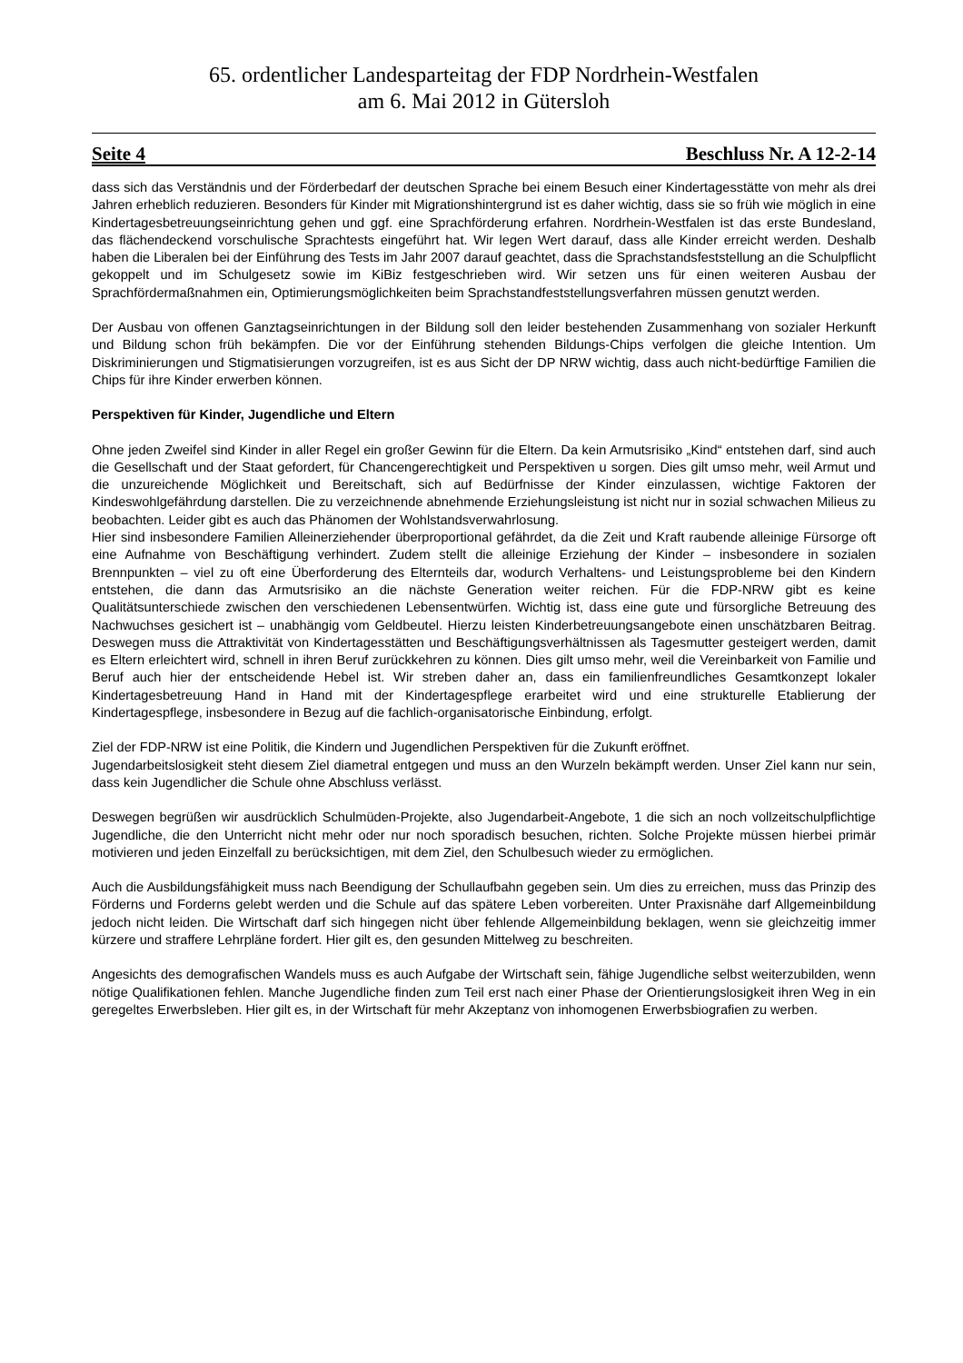65. ordentlicher Landesparteitag der FDP Nordrhein-Westfalen
am 6. Mai 2012 in Gütersloh
Seite 4 Beschluss Nr. A 12-2-14
dass sich das Verständnis und der Förderbedarf der deutschen Sprache bei einem Besuch einer Kindertagesstätte von mehr als drei Jahren erheblich reduzieren. Besonders für Kinder mit Migrationshintergrund ist es daher wichtig, dass sie so früh wie möglich in eine Kindertagesbetreuungseinrichtung gehen und ggf. eine Sprachförderung erfahren. Nordrhein-Westfalen ist das erste Bundesland, das flächendeckend vorschulische Sprachtests eingeführt hat. Wir legen Wert darauf, dass alle Kinder erreicht werden. Deshalb haben die Liberalen bei der Einführung des Tests im Jahr 2007 darauf geachtet, dass die Sprachstandsfeststellung an die Schulpflicht gekoppelt und im Schulgesetz sowie im KiBiz festgeschrieben wird. Wir setzen uns für einen weiteren Ausbau der Sprachfördermaßnahmen ein, Optimierungsmöglichkeiten beim Sprachstandfeststellungsverfahren müssen genutzt werden.
Der Ausbau von offenen Ganztagseinrichtungen in der Bildung soll den leider bestehenden Zusammenhang von sozialer Herkunft und Bildung schon früh bekämpfen. Die vor der Einführung stehenden Bildungs-Chips verfolgen die gleiche Intention. Um Diskriminierungen und Stigmatisierungen vorzugreifen, ist es aus Sicht der DP NRW wichtig, dass auch nicht-bedürftige Familien die Chips für ihre Kinder erwerben können.
Perspektiven für Kinder, Jugendliche und Eltern
Ohne jeden Zweifel sind Kinder in aller Regel ein großer Gewinn für die Eltern. Da kein Armutsrisiko „Kind“ entstehen darf, sind auch die Gesellschaft und der Staat gefordert, für Chancengerechtigkeit und Perspektiven u sorgen. Dies gilt umso mehr, weil Armut und die unzureichende Möglichkeit und Bereitschaft, sich auf Bedürfnisse der Kinder einzulassen, wichtige Faktoren der Kindeswohlgefährdung darstellen. Die zu verzeichnende abnehmende Erziehungsleistung ist nicht nur in sozial schwachen Milieus zu beobachten. Leider gibt es auch das Phänomen der Wohlstandsverwahrlosung.
Hier sind insbesondere Familien Alleinerziehender überproportional gefährdet, da die Zeit und Kraft raubende alleinige Fürsorge oft eine Aufnahme von Beschäftigung verhindert. Zudem stellt die alleinige Erziehung der Kinder – insbesondere in sozialen Brennpunkten – viel zu oft eine Überforderung des Elternteils dar, wodurch Verhaltens- und Leistungsprobleme bei den Kindern entstehen, die dann das Armutsrisiko an die nächste Generation weiter reichen. Für die FDP-NRW gibt es keine Qualitätsunterschiede zwischen den verschiedenen Lebensentwürfen. Wichtig ist, dass eine gute und fürsorgliche Betreuung des Nachwuchses gesichert ist – unabhängig vom Geldbeutel. Hierzu leisten Kinderbetreuungsangebote einen unschätzbaren Beitrag. Deswegen muss die Attraktivität von Kindertagesstätten und Beschäftigungsverhältnissen als Tagesmutter gesteigert werden, damit es Eltern erleichtert wird, schnell in ihren Beruf zurückkehren zu können. Dies gilt umso mehr, weil die Vereinbarkeit von Familie und Beruf auch hier der entscheidende Hebel ist. Wir streben daher an, dass ein familienfreundliches Gesamtkonzept lokaler Kindertagesbetreuung Hand in Hand mit der Kindertagespflege erarbeitet wird und eine strukturelle Etablierung der Kindertagespflege, insbesondere in Bezug auf die fachlich-organisatorische Einbindung, erfolgt.
Ziel der FDP-NRW ist eine Politik, die Kindern und Jugendlichen Perspektiven für die Zukunft eröffnet.
Jugendarbeitslosigkeit steht diesem Ziel diametral entgegen und muss an den Wurzeln bekämpft werden. Unser Ziel kann nur sein, dass kein Jugendlicher die Schule ohne Abschluss verlässt.
Deswegen begrüßen wir ausdrücklich Schulmüden-Projekte, also Jugendarbeit-Angebote, 1 die sich an noch vollzeitschulpflichtige Jugendliche, die den Unterricht nicht mehr oder nur noch sporadisch besuchen, richten. Solche Projekte müssen hierbei primär motivieren und jeden Einzelfall zu berücksichtigen, mit dem Ziel, den Schulbesuch wieder zu ermöglichen.
Auch die Ausbildungsfähigkeit muss nach Beendigung der Schullaufbahn gegeben sein. Um dies zu erreichen, muss das Prinzip des Förderns und Forderns gelebt werden und die Schule auf das spätere Leben vorbereiten. Unter Praxisnähe darf Allgemeinbildung jedoch nicht leiden. Die Wirtschaft darf sich hingegen nicht über fehlende Allgemeinbildung beklagen, wenn sie gleichzeitig immer kürzere und straffere Lehrpläne fordert. Hier gilt es, den gesunden Mittelweg zu beschreiten.
Angesichts des demografischen Wandels muss es auch Aufgabe der Wirtschaft sein, fähige Jugendliche selbst weiterzubilden, wenn nötige Qualifikationen fehlen. Manche Jugendliche finden zum Teil erst nach einer Phase der Orientierungslosigkeit ihren Weg in ein geregeltes Erwerbsleben. Hier gilt es, in der Wirtschaft für mehr Akzeptanz von inhomogenen Erwerbsbiografien zu werben.